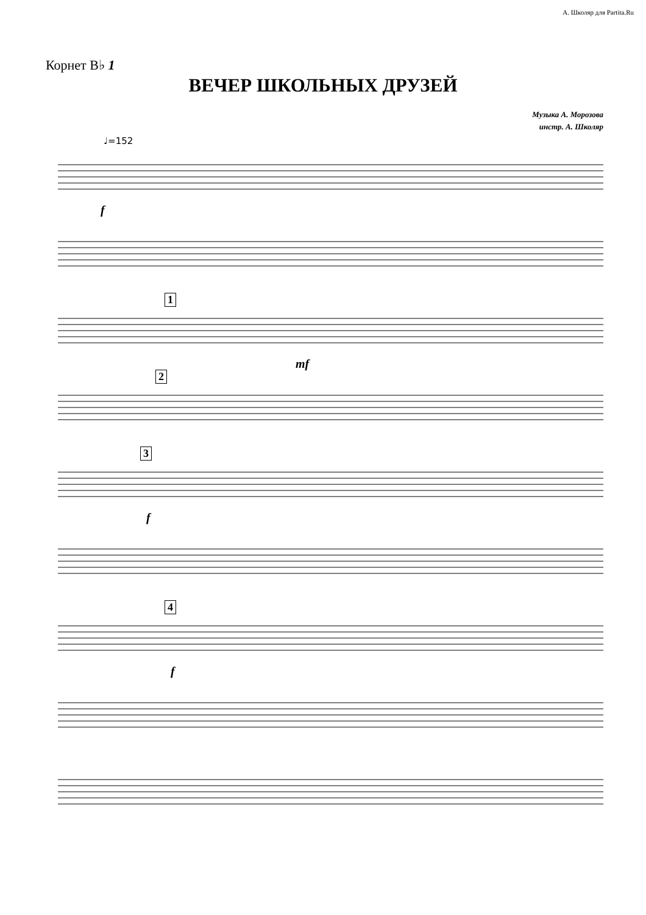А. Школяр для Partita.Ru
Корнет B♭ 1
ВЕЧЕР ШКОЛЬНЫХ ДРУЗЕЙ
Музыка А. Морозова
инстр. А. Школяр
♩=152
f
1
mf
2
3
f
4
f